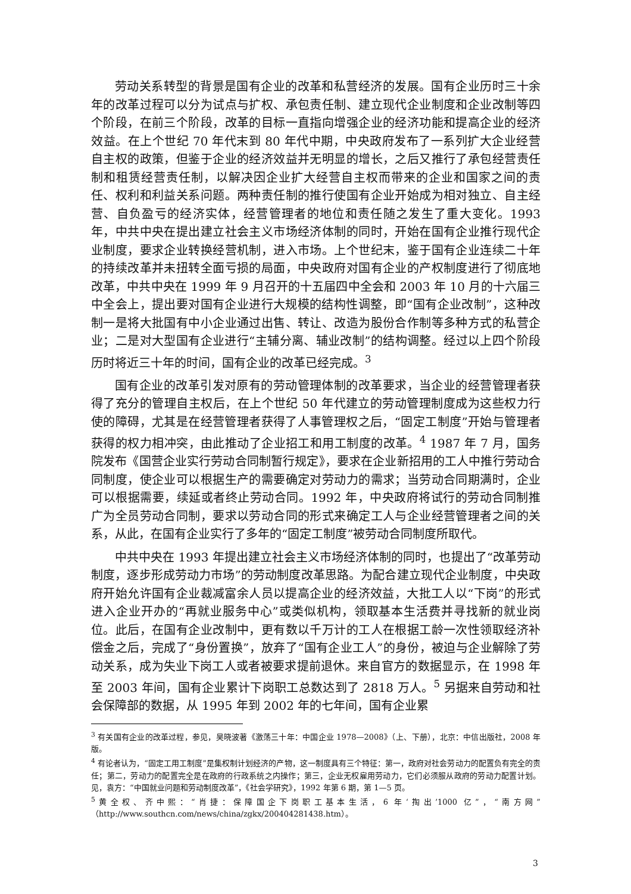劳动关系转型的背景是国有企业的改革和私营经济的发展。国有企业历时三十余年的改革过程可以分为试点与扩权、承包责任制、建立现代企业制度和企业改制等四个阶段，在前三个阶段，改革的目标一直指向增强企业的经济功能和提高企业的经济效益。在上个世纪 70 年代末到 80 年代中期，中央政府发布了一系列扩大企业经营自主权的政策，但鉴于企业的经济效益并无明显的增长，之后又推行了承包经营责任制和租赁经营责任制，以解决因企业扩大经营自主权而带来的企业和国家之间的责任、权利和利益关系问题。两种责任制的推行使国有企业开始成为相对独立、自主经营、自负盈亏的经济实体，经营管理者的地位和责任随之发生了重大变化。1993 年，中共中央在提出建立社会主义市场经济体制的同时，开始在国有企业推行现代企业制度，要求企业转换经营机制，进入市场。上个世纪末，鉴于国有企业连续二十年的持续改革并未扭转全面亏损的局面，中央政府对国有企业的产权制度进行了彻底地改革，中共中央在 1999 年 9 月召开的十五届四中全会和 2003 年 10 月的十六届三中全会上，提出要对国有企业进行大规模的结构性调整，即“国有企业改制”，这种改制一是将大批国有中小企业通过出售、转让、改造为股份合作制等多种方式的私营企业；二是对大型国有企业进行“主辅分离、辅业改制”的结构调整。经过以上四个阶段历时将近三十年的时间，国有企业的改革已经完成。<sup>3</sup>
国有企业的改革引发对原有的劳动管理体制的改革要求，当企业的经营管理者获得了充分的管理自主权后，在上个世纪 50 年代建立的劳动管理制度成为这些权力行使的障碍，尤其是在经营管理者获得了人事管理权之后，“固定工制度”开始与管理者获得的权力相冲突，由此推动了企业招工和用工制度的改革。<sup>4</sup> 1987 年 7 月，国务院发布《国营企业实行劳动合同制暂行规定》，要求在企业新招用的工人中推行劳动合同制度，使企业可以根据生产的需要确定对劳动力的需求；当劳动合同期满时，企业可以根据需要，续延或者终止劳动合同。1992 年，中央政府将试行的劳动合同制推广为全员劳动合同制，要求以劳动合同的形式来确定工人与企业经营管理者之间的关系，从此，在国有企业实行了多年的“固定工制度”被劳动合同制度所取代。
中共中央在 1993 年提出建立社会主义市场经济体制的同时，也提出了“改革劳动制度，逐步形成劳动力市场”的劳动制度改革思路。为配合建立现代企业制度，中央政府开始允许国有企业裁减富余人员以提高企业的经济效益，大批工人以“下岗”的形式进入企业开办的“再就业服务中心”或类似机构，领取基本生活费并寻找新的就业岗位。此后，在国有企业改制中，更有数以千万计的工人在根据工龄一次性领取经济补偿金之后，完成了“身份置换”，放弃了“国有企业工人”的身份，被迫与企业解除了劳动关系，成为失业下岗工人或者被要求提前退休。来自官方的数据显示，在 1998 年至 2003 年间，国有企业累计下岗职工总数达到了 2818 万人。<sup>5</sup> 另据来自劳动和社会保障部的数据，从 1995 年到 2002 年的七年间，国有企业累
<sup>3</sup> 有关国有企业的改革过程，参见，吴晓波著《激荡三十年：中国企业 1978—2008》（上、下册），北京：中信出版社，2008 年版。
<sup>4</sup> 有论者认为，“固定工用工制度”是集权制计划经济的产物，这一制度具有三个特征：第一，政府对社会劳动力的配置负有完全的责任；第二，劳动力的配置完全是在政府的行政系统之内操作；第三，企业无权雇用劳动力，它们必须服从政府的劳动力配置计划。见，袁方：“中国就业问题和劳动制度改革”，《社会学研究》，1992 年第 6 期，第 1—5 页。
<sup>5</sup> 黄全权、齐中熙：“肖捷：保障国企下岗职工基本生活，6 年‘掏出’1000 亿”，“南方网”（http://www.southcn.com/news/china/zgkx/200404281438.htm）。
3